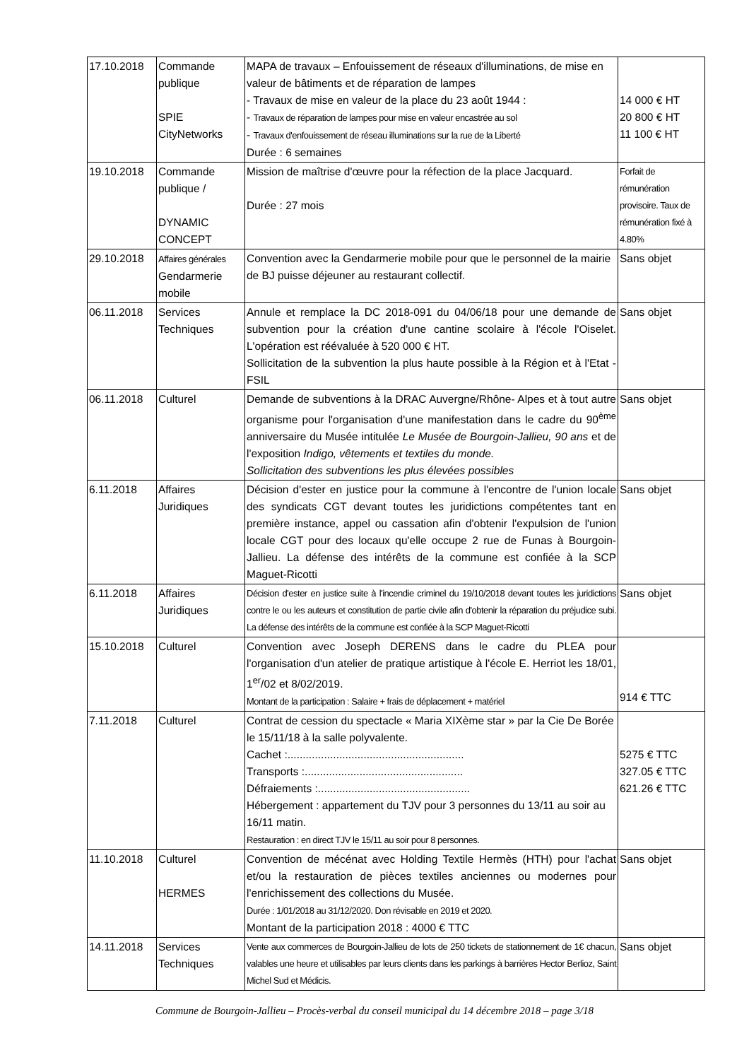| 17.10.2018 | Commande publique SPIE CityNetworks | MAPA de travaux – Enfouissement de réseaux d'illuminations, de mise en valeur de bâtiments et de réparation de lampes - Travaux de mise en valeur de la place du 23 août 1944 : - Travaux de réparation de lampes pour mise en valeur encastrée au sol - Travaux d'enfouissement de réseau illuminations sur la rue de la Liberté Durée : 6 semaines | 14 000 € HT 20 800 € HT 11 100 € HT |
| 19.10.2018 | Commande publique / DYNAMIC CONCEPT | Mission de maîtrise d'œuvre pour la réfection de la place Jacquard. Durée : 27 mois | Forfait de rémunération provisoire. Taux de rémunération fixé à 4.80% |
| 29.10.2018 | Affaires générales Gendarmerie mobile | Convention avec la Gendarmerie mobile pour que le personnel de la mairie de BJ puisse déjeuner au restaurant collectif. | Sans objet |
| 06.11.2018 | Services Techniques | Annule et remplace la DC 2018-091 du 04/06/18 pour une demande de subvention pour la création d'une cantine scolaire à l'école l'Oiselet. L'opération est réévaluée à 520 000 € HT. Sollicitation de la subvention la plus haute possible à la Région et à l'Etat - FSIL | Sans objet |
| 06.11.2018 | Culturel | Demande de subventions à la DRAC Auvergne/Rhône- Alpes et à tout autre organisme pour l'organisation d'une manifestation dans le cadre du 90<sup>ème</sup> anniversaire du Musée intitulée Le Musée de Bourgoin-Jallieu, 90 ans et de l'exposition Indigo, vêtements et textiles du monde. Sollicitation des subventions les plus élevées possibles | Sans objet |
| 6.11.2018 | Affaires Juridiques | Décision d'ester en justice pour la commune à l'encontre de l'union locale des syndicats CGT devant toutes les juridictions compétentes tant en première instance, appel ou cassation afin d'obtenir l'expulsion de l'union locale CGT pour des locaux qu'elle occupe 2 rue de Funas à Bourgoin-Jallieu. La défense des intérêts de la commune est confiée à la SCP Maguet-Ricotti | Sans objet |
| 6.11.2018 | Affaires Juridiques | Décision d'ester en justice suite à l'incendie criminel du 19/10/2018 devant toutes les juridictions contre le ou les auteurs et constitution de partie civile afin d'obtenir la réparation du préjudice subi. La défense des intérêts de la commune est confiée à la SCP Maguet-Ricotti | Sans objet |
| 15.10.2018 | Culturel | Convention avec Joseph DERENS dans le cadre du PLEA pour l'organisation d'un atelier de pratique artistique à l'école E. Herriot les 18/01, 1<sup>er</sup>/02 et 8/02/2019. Montant de la participation : Salaire + frais de déplacement + matériel | 914 € TTC |
| 7.11.2018 | Culturel | Contrat de cession du spectacle « Maria XIXème star » par la Cie De Borée le 15/11/18 à la salle polyvalente. Cachet :.......................................................... Transports :.................................................... Défraiements :.................................................. Hébergement : appartement du TJV pour 3 personnes du 13/11 au soir au 16/11 matin. Restauration : en direct TJV le 15/11 au soir pour 8 personnes. | 5275 € TTC 327.05 € TTC 621.26 € TTC |
| 11.10.2018 | Culturel HERMES | Convention de mécénat avec Holding Textile Hermès (HTH) pour l'achat et/ou la restauration de pièces textiles anciennes ou modernes pour l'enrichissement des collections du Musée. Durée : 1/01/2018 au 31/12/2020. Don révisable en 2019 et 2020. Montant de la participation 2018 : 4000 € TTC | Sans objet |
| 14.11.2018 | Services Techniques | Vente aux commerces de Bourgoin-Jallieu de lots de 250 tickets de stationnement de 1€ chacun, valables une heure et utilisables par leurs clients dans les parkings à barrières Hector Berlioz, Saint Michel Sud et Médicis. | Sans objet |
Commune de Bourgoin-Jallieu – Procès-verbal du conseil municipal du 14 décembre 2018 – page 3/18